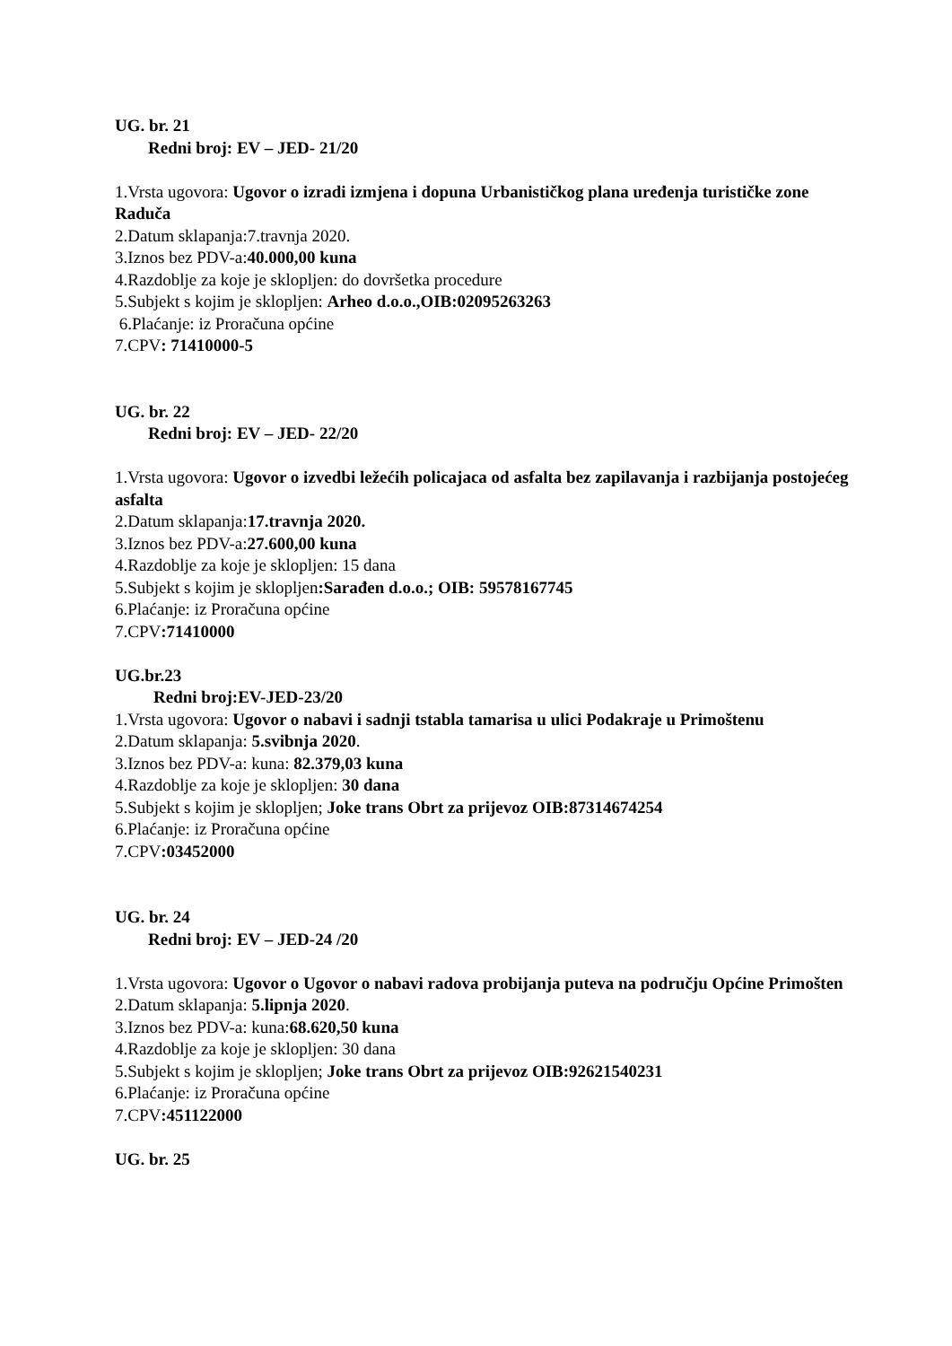UG. br. 21
Redni broj: EV – JED- 21/20
1.Vrsta ugovora: Ugovor o izradi izmjena i dopuna Urbanističkog plana uređenja turističke zone Raduča
2.Datum sklapanja:7.travnja 2020.
3.Iznos bez PDV-a:40.000,00 kuna
4.Razdoblje za koje je sklopljen: do dovršetka procedure
5.Subjekt s kojim je sklopljen: Arheo d.o.o.,OIB:02095263263
6.Plaćanje: iz Proračuna općine
7.CPV: 71410000-5
UG. br. 22
Redni broj: EV – JED- 22/20
1.Vrsta ugovora: Ugovor o izvedbi ležećih policajaca od asfalta bez zapilavanja i razbijanja postojećeg asfalta
2.Datum sklapanja:17.travnja 2020.
3.Iznos bez PDV-a:27.600,00 kuna
4.Razdoblje za koje je sklopljen: 15 dana
5.Subjekt s kojim je sklopljen:Sarađen d.o.o.; OIB: 59578167745
6.Plaćanje: iz Proračuna općine
7.CPV:71410000
UG.br.23
Redni broj:EV-JED-23/20
1.Vrsta ugovora: Ugovor o nabavi i sadnji tstabla tamarisa u ulici Podakraje u Primoštenu
2.Datum sklapanja: 5.svibnja 2020.
3.Iznos bez PDV-a: kuna: 82.379,03 kuna
4.Razdoblje za koje je sklopljen: 30 dana
5.Subjekt s kojim je sklopljen; Joke trans Obrt za prijevoz OIB:87314674254
6.Plaćanje: iz Proračuna općine
7.CPV:03452000
UG. br. 24
Redni broj: EV – JED-24 /20
1.Vrsta ugovora: Ugovor o Ugovor o nabavi radova probijanja puteva na području Općine Primošten
2.Datum sklapanja: 5.lipnja 2020.
3.Iznos bez PDV-a: kuna:68.620,50 kuna
4.Razdoblje za koje je sklopljen: 30 dana
5.Subjekt s kojim je sklopljen; Joke trans Obrt za prijevoz OIB:92621540231
6.Plaćanje: iz Proračuna općine
7.CPV:451122000
UG. br. 25